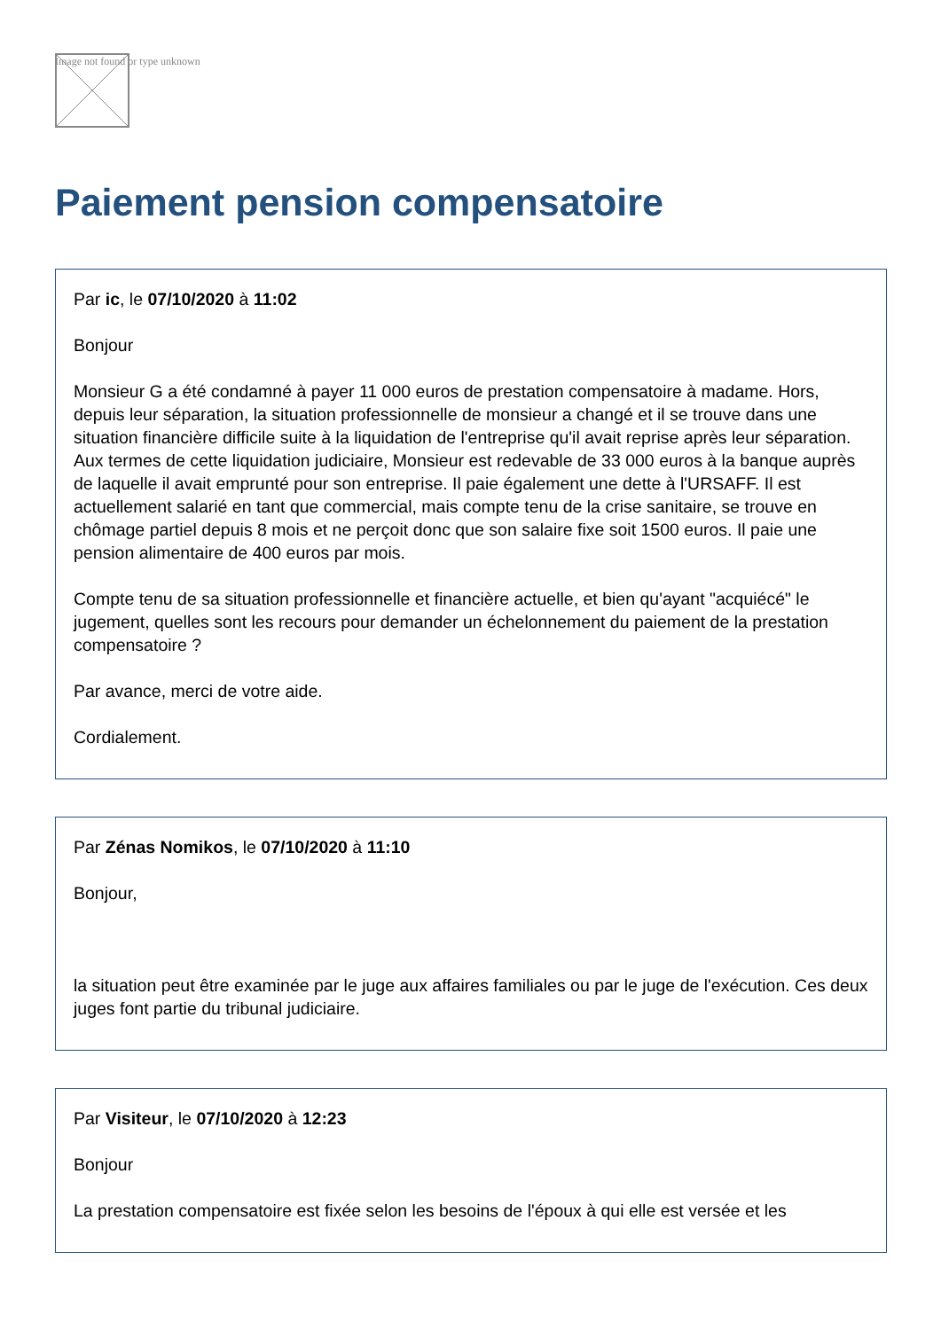Image not found or type unknown
Paiement pension compensatoire
Par ic, le 07/10/2020 à 11:02
Bonjour
Monsieur G a été condamné à payer 11 000 euros de prestation compensatoire à madame. Hors, depuis leur séparation, la situation professionnelle de monsieur a changé et il se trouve dans une situation financière difficile suite à la liquidation de l'entreprise qu'il avait reprise après leur séparation. Aux termes de cette liquidation judiciaire, Monsieur est redevable de 33 000 euros à la banque auprès de laquelle il avait emprunté pour son entreprise. Il paie également une dette à l'URSAFF. Il est actuellement salarié en tant que commercial, mais compte tenu de la crise sanitaire, se trouve en chômage partiel depuis 8 mois et ne perçoit donc que son salaire fixe soit 1500 euros. Il paie une pension alimentaire de 400 euros par mois.
Compte tenu de sa situation professionnelle et financière actuelle, et bien qu'ayant "acquiécé" le jugement, quelles sont les recours pour demander un échelonnement du paiement de la prestation compensatoire ?
Par avance, merci de votre aide.
Cordialement.
Par Zénas Nomikos, le 07/10/2020 à 11:10
Bonjour,
la situation peut être examinée par le juge aux affaires familiales ou par le juge de l'exécution. Ces deux juges font partie du tribunal judiciaire.
Par Visiteur, le 07/10/2020 à 12:23
Bonjour
La prestation compensatoire est fixée selon les besoins de l'époux à qui elle est versée et les